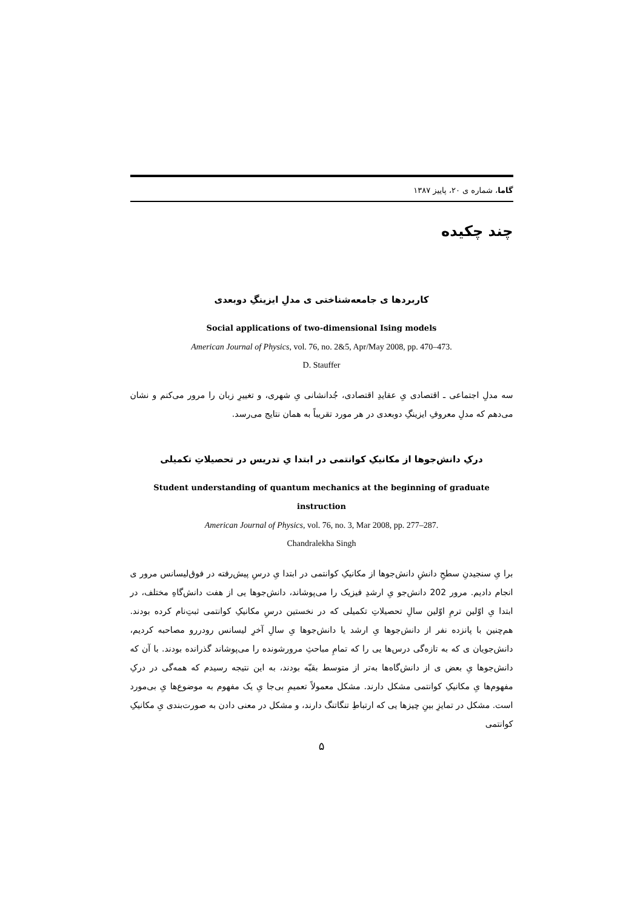گاما، شماره ی ۲۰، پاییز ۱۳۸۷
چند چکیده
کاربردها ی جامعه‌شناختی ی مدلِ ایزینگِ دوبعدی
Social applications of two-dimensional Ising models
American Journal of Physics, vol. 76, no. 2&5, Apr/May 2008, pp. 470–473.
D. Stauffer
سه مدلِ اجتماعی ـ اقتصادی یِ عقایدِ اقتصادی، جُدانشانی یِ شهری، و تغییرِ زبان را مرور می‌کنم و نشان می‌دهم که مدلِ معروفِ ایزینگِ دوبعدی در هر مورد تقریباً به همان نتایج می‌رسد.
درکِ دانش‌جوها از مکانیکِ کوانتمی در ابتدا یِ تدریس در تحصیلاتِ تکمیلی
Student understanding of quantum mechanics at the beginning of graduate instruction
American Journal of Physics, vol. 76, no. 3, Mar 2008, pp. 277–287.
Chandralekha Singh
برا یِ سنجیدنِ سطحِ دانشِ دانش‌جوها از مکانیکِ کوانتمی در ابتدا یِ درسِ پیش‌رفته در فوق‌لیسانس مرور ی انجام دادیم. مرور 202 دانش‌جو یِ ارشدِ فیزیک را می‌پوشاند، دانش‌جوها یی از هفت دانش‌گاهِ مختلف، در ابتدا یِ اوّلین ترمِ اوّلین سالِ تحصیلاتِ تکمیلی که در نخستین درسِ مکانیکِ کوانتمی ثبتِ‌نام کرده بودند. هم‌چنین با پانزده نفر از دانش‌جوها یِ ارشد یا دانش‌جوها یِ سالِ آخرِ لیسانس رودررو مصاحبه کردیم، دانش‌جویان ی که به تازه‌گی درس‌ها یی را که تمامِ مباحثِ مرورشونده را می‌پوشاند گذرانده بودند. با آن که دانش‌جوها یِ بعض ی از دانش‌گاه‌ها به‌تر از متوسط بقیّه بودند، به این نتیجه رسیدم که همه‌گی در درکِ مفهوم‌ها یِ مکانیکِ کوانتمی مشکل دارند. مشکل معمولاً تعمیمِ بی‌جا یِ یک مفهوم به موضوع‌ها یِ بی‌مورد است. مشکل در تمایزِ بینِ چیزها یی که ارتباطِ تنگاتنگ دارند، و مشکل در معنی دادن به صورت‌بندی یِ مکانیکِ کوانتمی
۵